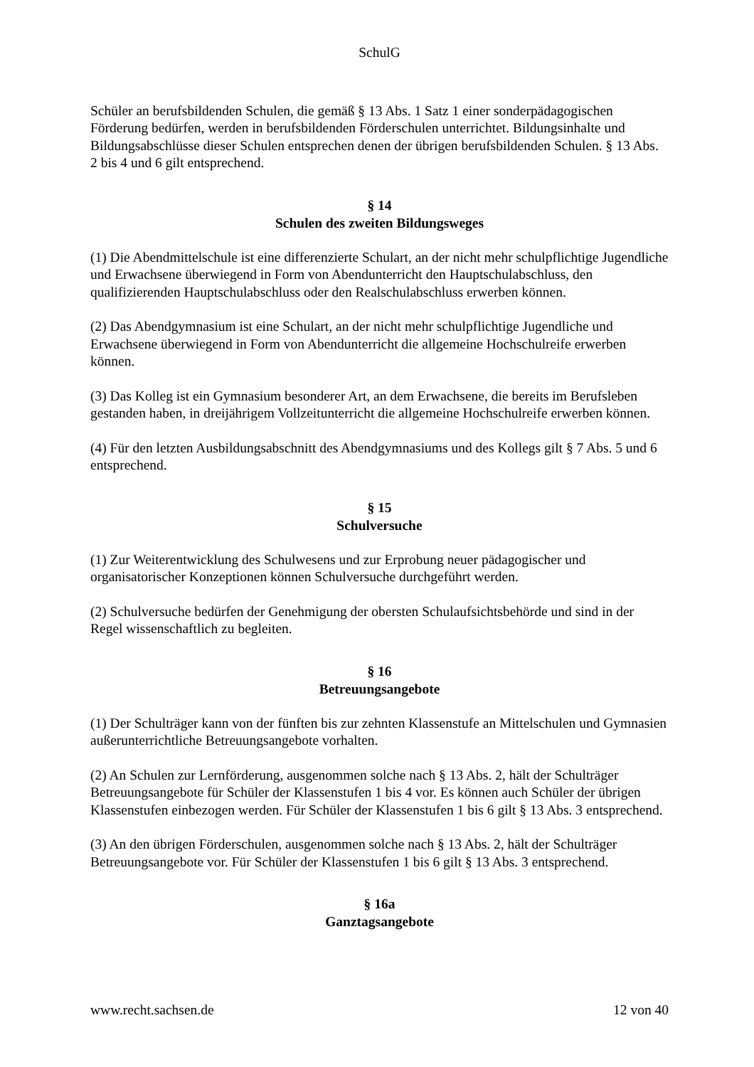SchulG
Schüler an berufsbildenden Schulen, die gemäß § 13 Abs. 1 Satz 1 einer sonderpädagogischen Förderung bedürfen, werden in berufsbildenden Förderschulen unterrichtet. Bildungsinhalte und Bildungsabschlüsse dieser Schulen entsprechen denen der übrigen berufsbildenden Schulen. § 13 Abs. 2 bis 4 und 6 gilt entsprechend.
§ 14
Schulen des zweiten Bildungsweges
(1) Die Abendmittelschule ist eine differenzierte Schulart, an der nicht mehr schulpflichtige Jugendliche und Erwachsene überwiegend in Form von Abendunterricht den Hauptschulabschluss, den qualifizierenden Hauptschulabschluss oder den Realschulabschluss erwerben können.
(2) Das Abendgymnasium ist eine Schulart, an der nicht mehr schulpflichtige Jugendliche und Erwachsene überwiegend in Form von Abendunterricht die allgemeine Hochschulreife erwerben können.
(3) Das Kolleg ist ein Gymnasium besonderer Art, an dem Erwachsene, die bereits im Berufsleben gestanden haben, in dreijährigem Vollzeitunterricht die allgemeine Hochschulreife erwerben können.
(4) Für den letzten Ausbildungsabschnitt des Abendgymnasiums und des Kollegs gilt § 7 Abs. 5 und 6 entsprechend.
§ 15
Schulversuche
(1) Zur Weiterentwicklung des Schulwesens und zur Erprobung neuer pädagogischer und organisatorischer Konzeptionen können Schulversuche durchgeführt werden.
(2) Schulversuche bedürfen der Genehmigung der obersten Schulaufsichtsbehörde und sind in der Regel wissenschaftlich zu begleiten.
§ 16
Betreuungsangebote
(1) Der Schulträger kann von der fünften bis zur zehnten Klassenstufe an Mittelschulen und Gymnasien außerunterrichtliche Betreuungsangebote vorhalten.
(2) An Schulen zur Lernförderung, ausgenommen solche nach § 13 Abs. 2, hält der Schulträger Betreuungsangebote für Schüler der Klassenstufen 1 bis 4 vor. Es können auch Schüler der übrigen Klassenstufen einbezogen werden. Für Schüler der Klassenstufen 1 bis 6 gilt § 13 Abs. 3 entsprechend.
(3) An den übrigen Förderschulen, ausgenommen solche nach § 13 Abs. 2, hält der Schulträger Betreuungsangebote vor. Für Schüler der Klassenstufen 1 bis 6 gilt § 13 Abs. 3 entsprechend.
§ 16a
Ganztagsangebote
www.recht.sachsen.de 12 von 40